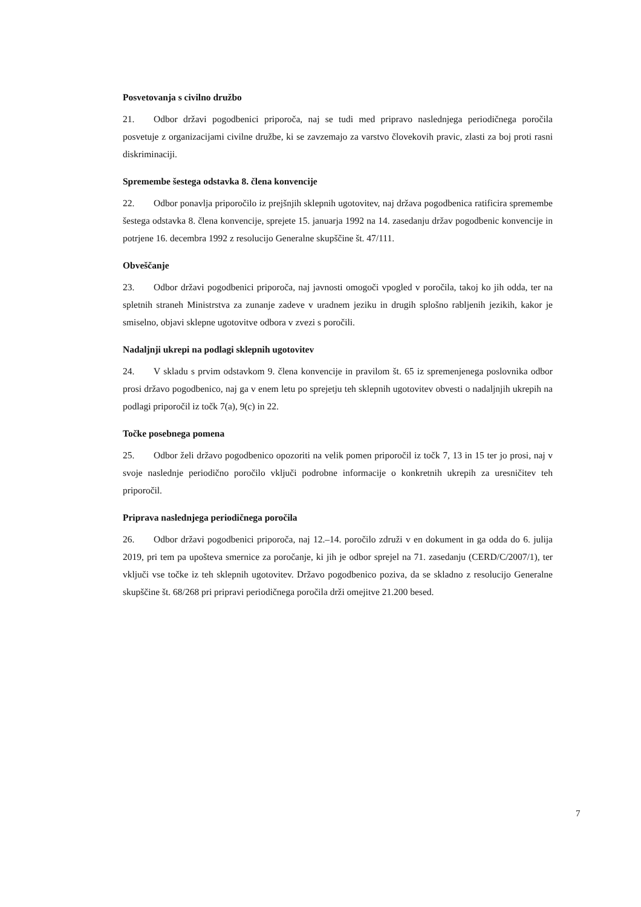Posvetovanja s civilno družbo
21. Odbor državi pogodbenici priporoča, naj se tudi med pripravo naslednjega periodičnega poročila posvetuje z organizacijami civilne družbe, ki se zavzemajo za varstvo človekovih pravic, zlasti za boj proti rasni diskriminaciji.
Spremembe šestega odstavka 8. člena konvencije
22. Odbor ponavlja priporočilo iz prejšnjih sklepnih ugotovitev, naj država pogodbenica ratificira spremembe šestega odstavka 8. člena konvencije, sprejete 15. januarja 1992 na 14. zasedanju držav pogodbenic konvencije in potrjene 16. decembra 1992 z resolucijo Generalne skupščine št. 47/111.
Obveščanje
23. Odbor državi pogodbenici priporoča, naj javnosti omogoči vpogled v poročila, takoj ko jih odda, ter na spletnih straneh Ministrstva za zunanje zadeve v uradnem jeziku in drugih splošno rabljenih jezikih, kakor je smiselno, objavi sklepne ugotovitve odbora v zvezi s poročili.
Nadaljnji ukrepi na podlagi sklepnih ugotovitev
24. V skladu s prvim odstavkom 9. člena konvencije in pravilom št. 65 iz spremenjenega poslovnika odbor prosi državo pogodbenico, naj ga v enem letu po sprejetju teh sklepnih ugotovitev obvesti o nadaljnjih ukrepih na podlagi priporočil iz točk 7(a), 9(c) in 22.
Točke posebnega pomena
25. Odbor želi državo pogodbenico opozoriti na velik pomen priporočil iz točk 7, 13 in 15 ter jo prosi, naj v svoje naslednje periodično poročilo vključi podrobne informacije o konkretnih ukrepih za uresničitev teh priporočil.
Priprava naslednjega periodičnega poročila
26. Odbor državi pogodbenici priporoča, naj 12.–14. poročilo združi v en dokument in ga odda do 6. julija 2019, pri tem pa upošteva smernice za poročanje, ki jih je odbor sprejel na 71. zasedanju (CERD/C/2007/1), ter vključi vse točke iz teh sklepnih ugotovitev. Državo pogodbenico poziva, da se skladno z resolucijo Generalne skupščine št. 68/268 pri pripravi periodičnega poročila drži omejitve 21.200 besed.
7